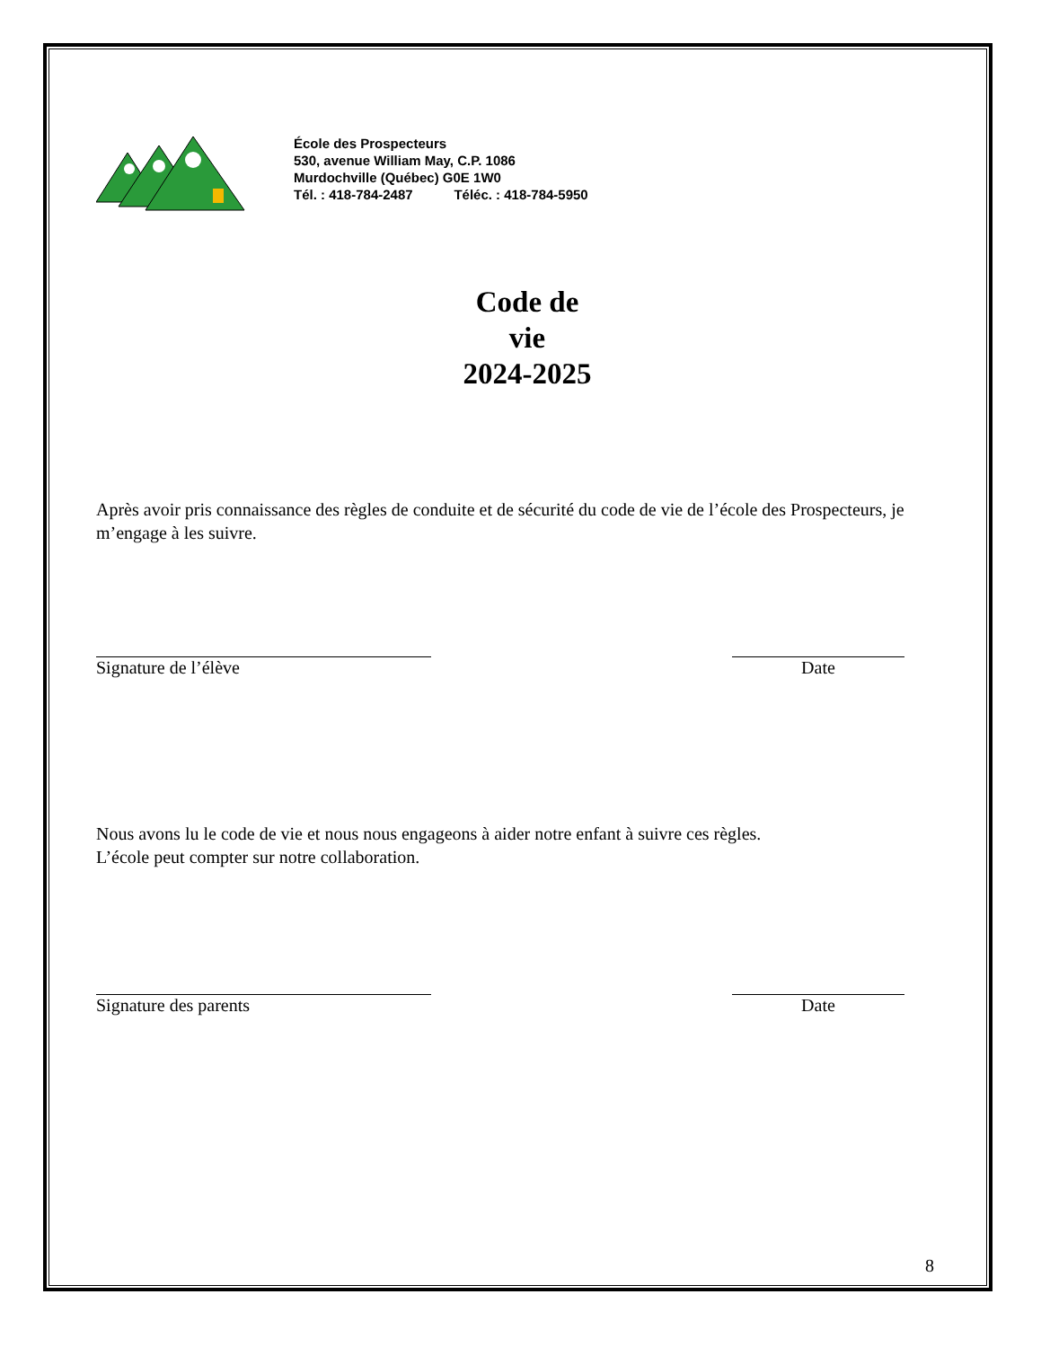École des Prospecteurs
530, avenue William May, C.P. 1086
Murdochville (Québec) G0E 1W0
Tél. : 418-784-2487 Téléc. : 418-784-5950
Code de
vie
2024-2025
Après avoir pris connaissance des règles de conduite et de sécurité du code de vie de l’école des Prospecteurs, je m’engage à les suivre.
Signature de l’élève Date
Nous avons lu le code de vie et nous nous engageons à aider notre enfant à suivre ces règles.
L’école peut compter sur notre collaboration.
Signature des parents Date
8